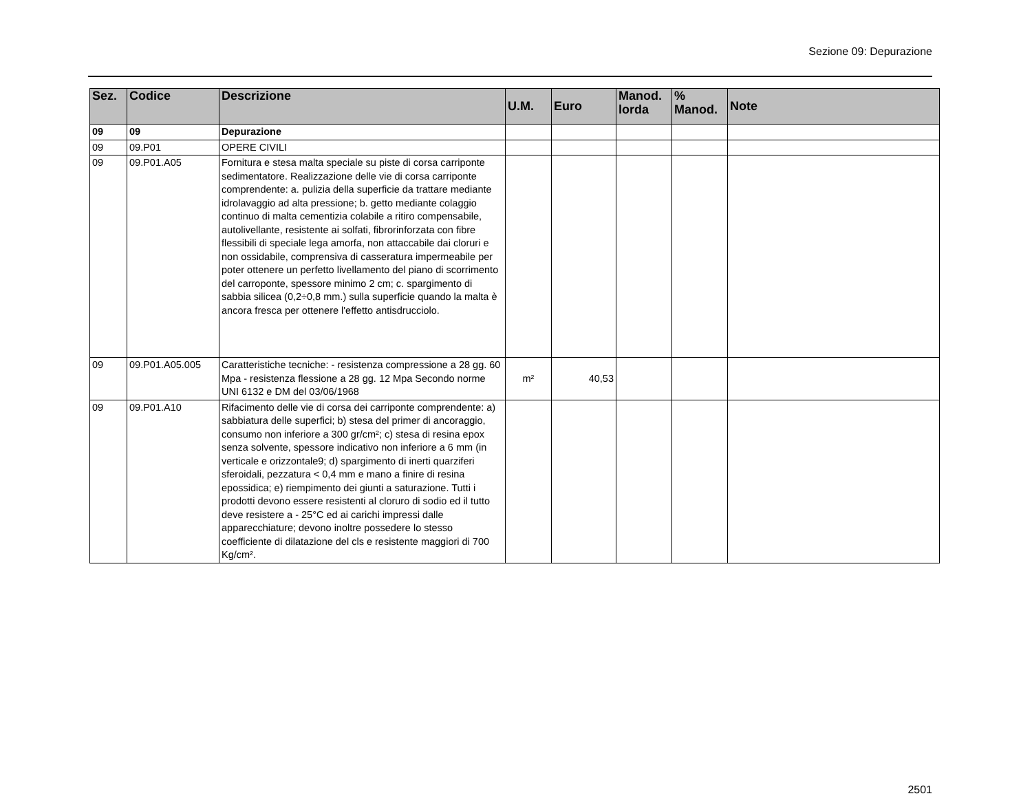Sezione 09: Depurazione
| Sez. | Codice | Descrizione | U.M. | Euro | Manod. lorda | % Manod. | Note |
| --- | --- | --- | --- | --- | --- | --- | --- |
| 09 | 09 | Depurazione | | | | | |
| 09 | 09.P01 | OPERE CIVILI | | | | | |
| 09 | 09.P01.A05 | Fornitura e stesa malta speciale su piste di corsa carriponte sedimentatore. Realizzazione delle vie di corsa carriponte comprendente: a. pulizia della superficie da trattare mediante idrolavaggio ad alta pressione; b. getto mediante colaggio continuo di malta cementizia colabile a ritiro compensabile, autolivellante, resistente ai solfati, fibrorinforzata con fibre flessibili di speciale lega amorfa, non attaccabile dai cloruri e non ossidabile, comprensiva di casseratura impermeabile per poter ottenere un perfetto livellamento del piano di scorrimento del carroponte, spessore minimo 2 cm; c. spargimento di sabbia silicea (0,2÷0,8 mm.) sulla superficie quando la malta è ancora fresca per ottenere l'effetto antisdrucciolo. | | | | | |
| 09 | 09.P01.A05.005 | Caratteristiche tecniche: - resistenza compressione a 28 gg. 60 Mpa - resistenza flessione a 28 gg. 12 Mpa Secondo norme UNI 6132 e DM del 03/06/1968 | m² | 40,53 | | | |
| 09 | 09.P01.A10 | Rifacimento delle vie di corsa dei carriponte comprendente: a) sabbiatura delle superfici; b) stesa del primer di ancoraggio, consumo non inferiore a 300 gr/cm²; c) stesa di resina epox senza solvente, spessore indicativo non inferiore a 6 mm (in verticale e orizzontale9; d) spargimento di inerti quarziferi sferoidali, pezzatura < 0,4 mm e mano a finire di resina epossidica; e) riempimento dei giunti a saturazione. Tutti i prodotti devono essere resistenti al cloruro di sodio ed il tutto deve resistere a - 25°C ed ai carichi impressi dalle apparecchiature; devono inoltre possedere lo stesso coefficiente di dilatazione del cls e resistente maggiori di 700 Kg/cm². | | | | | |
2501